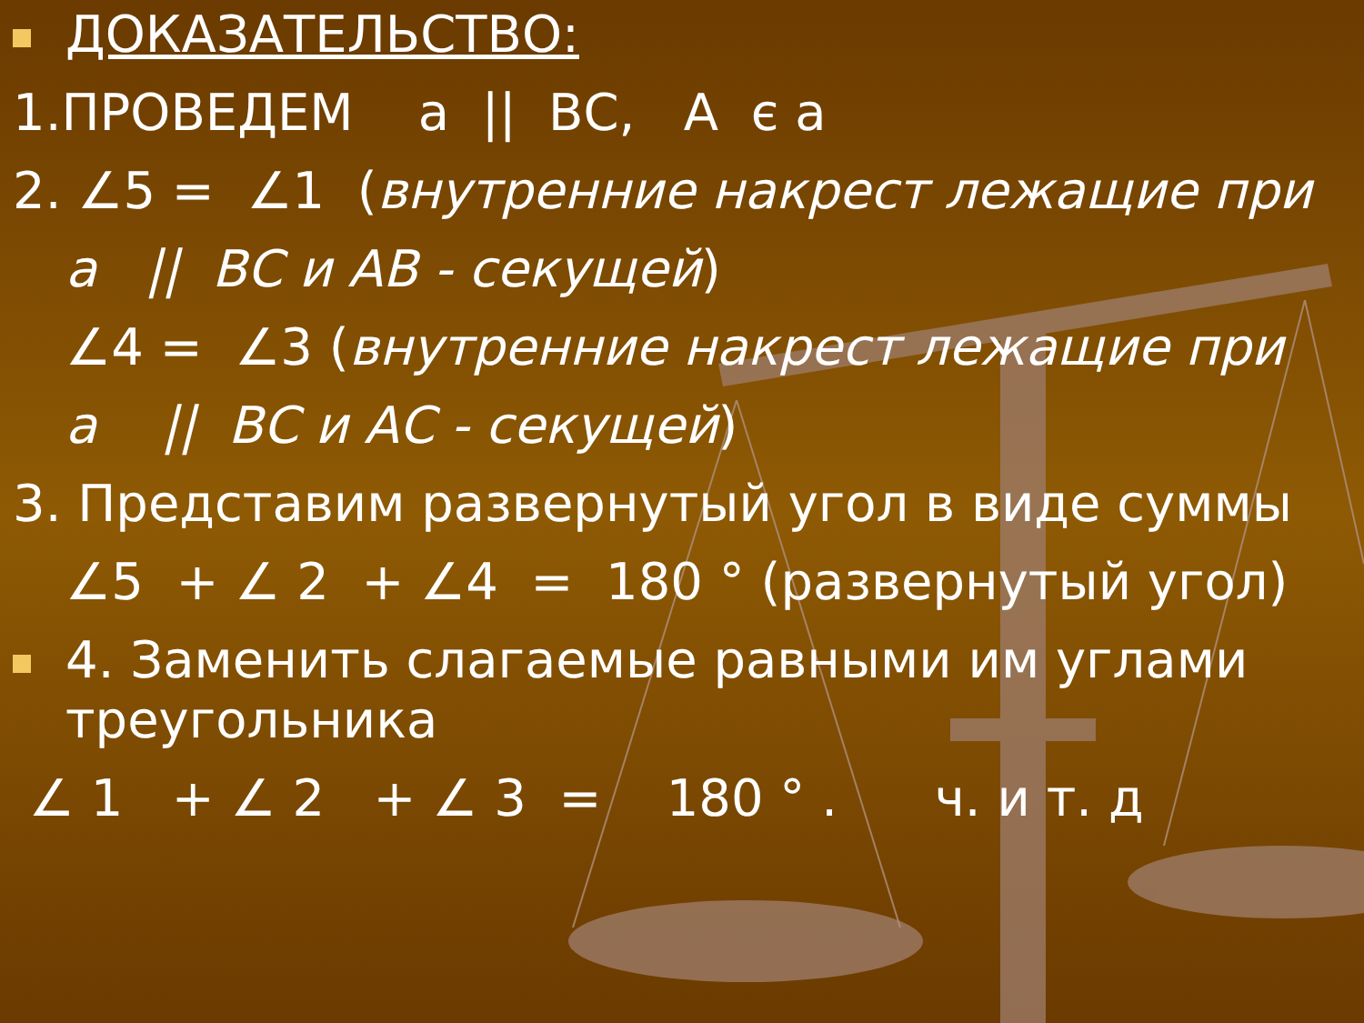ДОКАЗАТЕЛЬСТВО:
1.ПРОВЕДЕМ а || ВС, А є а
2. ∠5 = ∠1 (внутренние накрест лежащие при
а || ВС и АВ - секущей)
∠4 = ∠3 (внутренние накрест лежащие при
а || ВС и АС - секущей)
3. Представим развернутый угол в виде суммы
∠5 + ∠ 2 + ∠4 = 180 ° (развернутый угол)
4. Заменить слагаемые равными им углами
треугольника
∠ 1 + ∠ 2 + ∠ 3 = 180 ° . ч. и т. д